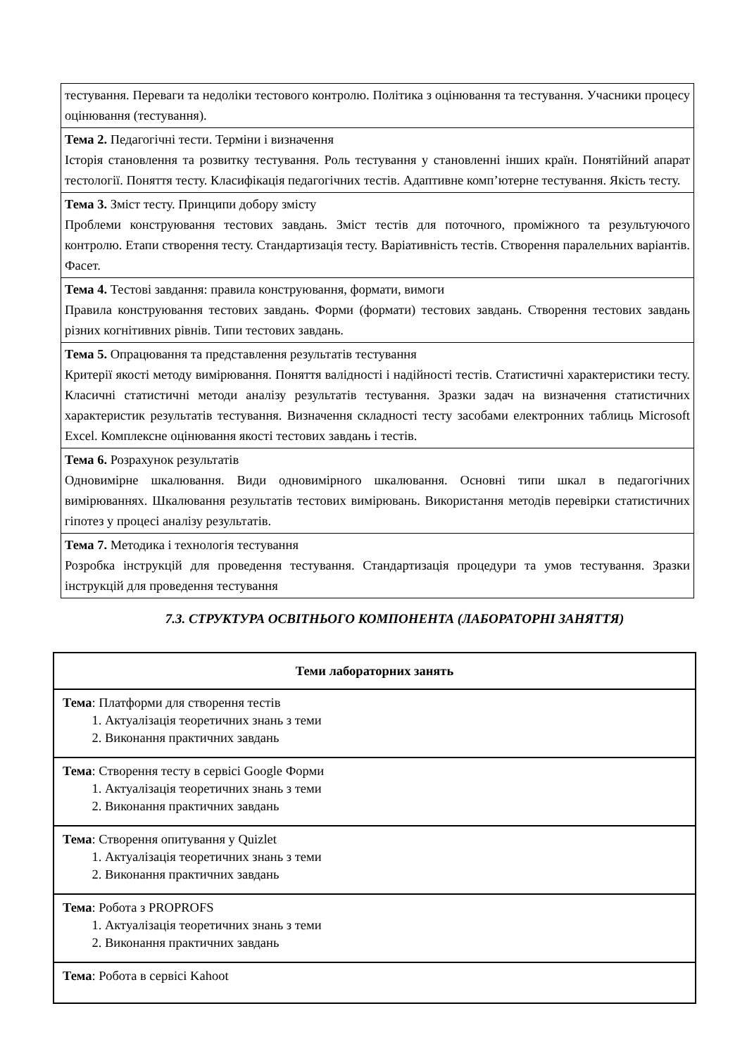| тестування. Переваги та недоліки тестового контролю. Політика з оцінювання та тестування. Учасники процесу оцінювання (тестування). |
| Тема 2. Педагогічні тести. Терміни і визначення Історія становлення та розвитку тестування. Роль тестування у становленні інших країн. Понятійний апарат тестології. Поняття тесту. Класифікація педагогічних тестів. Адаптивне комп’ютерне тестування. Якість тесту. |
| Тема 3. Зміст тесту. Принципи добору змісту Проблеми конструювання тестових завдань. Зміст тестів для поточного, проміжного та результуючого контролю. Етапи створення тесту. Стандартизація тесту. Варіативність тестів. Створення паралельних варіантів. Фасет. |
| Тема 4. Тестові завдання: правила конструювання, формати, вимоги Правила конструювання тестових завдань. Форми (формати) тестових завдань. Створення тестових завдань різних когнітивних рівнів. Типи тестових завдань. |
| Тема 5. Опрацювання та представлення результатів тестування Критерії якості методу вимірювання. Поняття валідності і надійності тестів. Статистичні характеристики тесту. Класичні статистичні методи аналізу результатів тестування. Зразки задач на визначення статистичних характеристик результатів тестування. Визначення складності тесту засобами електронних таблиць Microsoft Excel. Комплексне оцінювання якості тестових завдань і тестів. |
| Тема 6. Розрахунок результатів Одновимірне шкалювання. Види одновимірного шкалювання. Основні типи шкал в педагогічних вимірюваннях. Шкалювання результатів тестових вимірювань. Використання методів перевірки статистичних гіпотез у процесі аналізу результатів. |
| Тема 7. Методика і технологія тестування Розробка інструкцій для проведення тестування. Стандартизація процедури та умов тестування. Зразки інструкцій для проведення тестування |
7.3. СТРУКТУРА ОСВІТНЬОГО КОМПОНЕНТА (ЛАБОРАТОРНІ ЗАНЯТТЯ)
| Теми лабораторних занять |
| --- |
| Тема : Платформи для створення тестів 1. Актуалізація теоретичних знань з теми 2. Виконання практичних завдань |
| Тема : Створення тесту в сервісі Google Форми 1. Актуалізація теоретичних знань з теми 2. Виконання практичних завдань |
| Тема : Створення опитування у Quizlet 1. Актуалізація теоретичних знань з теми 2. Виконання практичних завдань |
| Тема : Робота з PROPROFS 1. Актуалізація теоретичних знань з теми 2. Виконання практичних завдань |
| Тема : Робота в сервісі Kahoot |